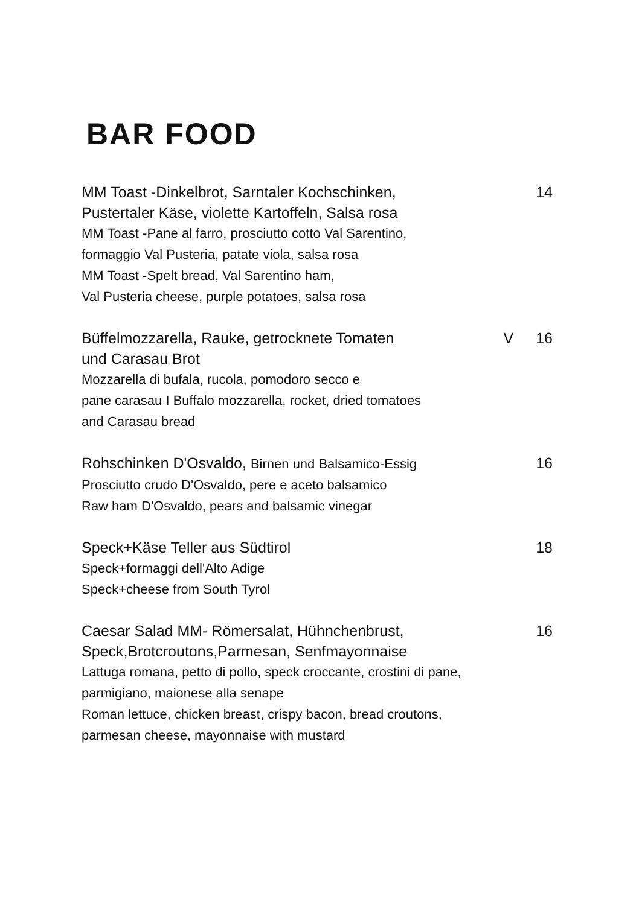BAR FOOD
MM Toast -Dinkelbrot, Sarntaler Kochschinken, 14
Pustertaler Käse, violette Kartoffeln, Salsa rosa
MM Toast -Pane al farro, prosciutto cotto Val Sarentino,
formaggio Val Pusteria, patate viola, salsa rosa
MM Toast -Spelt bread, Val Sarentino ham,
Val Pusteria cheese, purple potatoes, salsa rosa
Büffelmozzarella, Rauke, getrocknete Tomaten V 16
und Carasau Brot
Mozzarella di bufala, rucola, pomodoro secco e
pane carasau I Buffalo mozzarella, rocket, dried tomatoes
and Carasau bread
Rohschinken D'Osvaldo, Birnen und Balsamico-Essig 16
Prosciutto crudo D'Osvaldo, pere e aceto balsamico
Raw ham D'Osvaldo, pears and balsamic vinegar
Speck+Käse Teller aus Südtirol 18
Speck+formaggi dell'Alto Adige
Speck+cheese from South Tyrol
Caesar Salad MM- Römersalat, Hühnchenbrust, 16
Speck,Brotcroutons,Parmesan, Senfmayonnaise
Lattuga romana, petto di pollo, speck croccante, crostini di pane,
parmigiano, maionese alla senape
Roman lettuce, chicken breast, crispy bacon, bread croutons,
parmesan cheese, mayonnaise with mustard